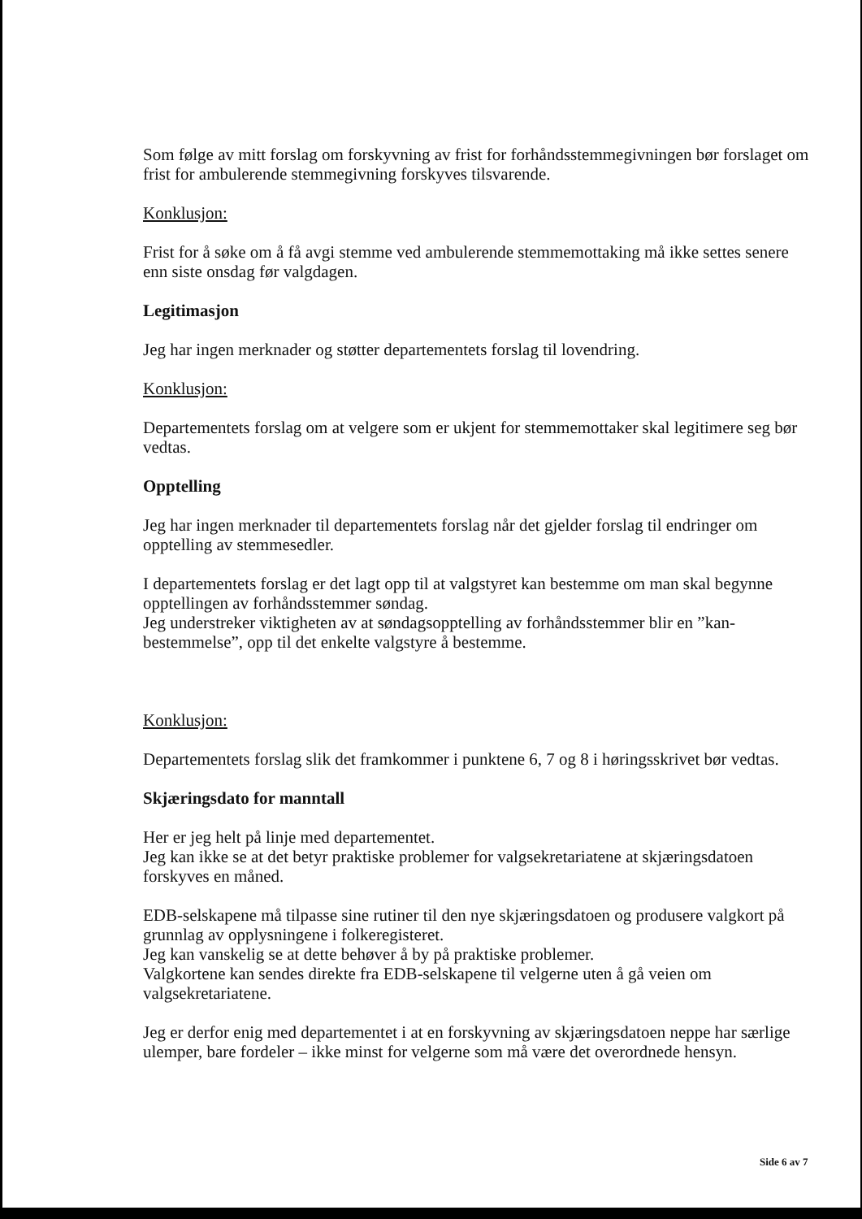Som følge av mitt forslag om forskyvning av frist for forhåndsstemmegivningen bør forslaget om frist for ambulerende stemmegivning forskyves tilsvarende.
Konklusjon:
Frist for å søke om å få avgi stemme ved ambulerende stemmemottaking må ikke settes senere enn siste onsdag før valgdagen.
Legitimasjon
Jeg har ingen merknader og støtter departementets forslag til lovendring.
Konklusjon:
Departementets forslag om at velgere som er ukjent for stemmemottaker skal legitimere seg bør vedtas.
Opptelling
Jeg har ingen merknader til departementets forslag når det gjelder forslag til endringer om opptelling av stemmesedler.
I departementets forslag er det lagt opp til at valgstyret kan bestemme om man skal begynne opptellingen av forhåndsstemmer søndag.
Jeg understreker viktigheten av at søndagsopptelling av forhåndsstemmer blir en ”kan-bestemmelse”, opp til det enkelte valgstyre å bestemme.
Konklusjon:
Departementets forslag slik det framkommer i punktene 6, 7 og 8 i høringsskrivet bør vedtas.
Skjæringsdato for manntall
Her er jeg helt på linje med departementet.
Jeg kan ikke se at det betyr praktiske problemer for valgsekretariatene at skjæringsdatoen forskyves en måned.
EDB-selskapene må tilpasse sine rutiner til den nye skjæringsdatoen og produsere valgkort på grunnlag av opplysningene i folkeregisteret.
Jeg kan vanskelig se at dette behøver å by på praktiske problemer.
Valgkortene kan sendes direkte fra EDB-selskapene til velgerne uten å gå veien om valgsekretariatene.
Jeg er derfor enig med departementet i at en forskyvning av skjæringsdatoen neppe har særlige ulemper, bare fordeler – ikke minst for velgerne som må være det overordnede hensyn.
Side 6 av 7